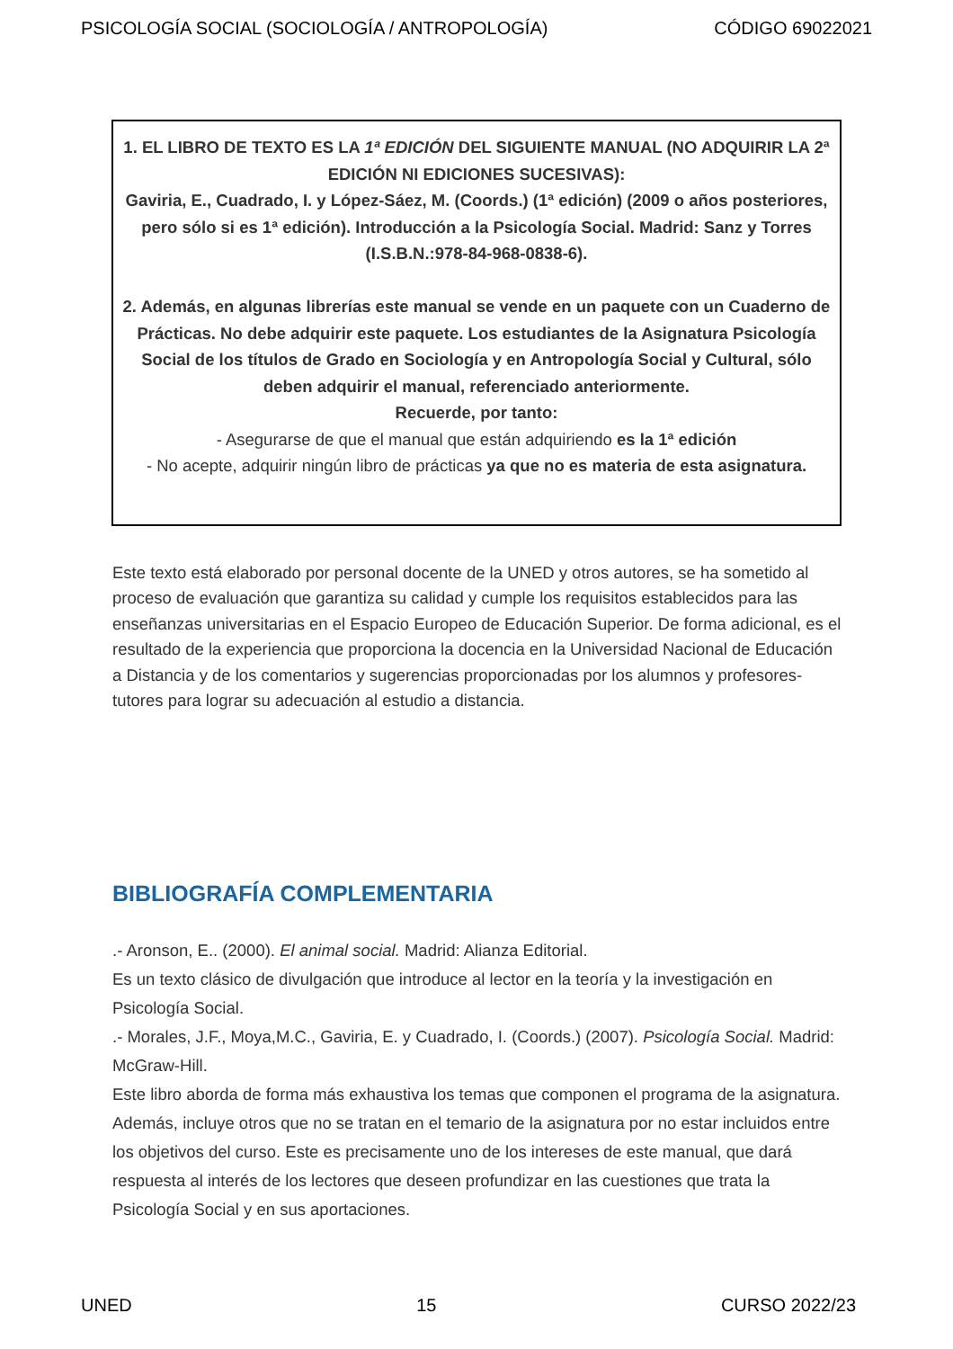PSICOLOGÍA SOCIAL (SOCIOLOGÍA / ANTROPOLOGÍA) CÓDIGO 69022021
1. EL LIBRO DE TEXTO ES LA 1ª EDICIÓN DEL SIGUIENTE MANUAL (NO ADQUIRIR LA 2ª EDICIÓN NI EDICIONES SUCESIVAS):
Gaviria, E., Cuadrado, I. y López-Sáez, M. (Coords.) (1ª edición) (2009 o años posteriores, pero sólo si es 1ª edición). Introducción a la Psicología Social. Madrid: Sanz y Torres (I.S.B.N.:978-84-968-0838-6).
2. Además, en algunas librerías este manual se vende en un paquete con un Cuaderno de Prácticas. No debe adquirir este paquete. Los estudiantes de la Asignatura Psicología Social de los títulos de Grado en Sociología y en Antropología Social y Cultural, sólo deben adquirir el manual, referenciado anteriormente.
Recuerde, por tanto:
- Asegurarse de que el manual que están adquiriendo es la 1ª edición
- No acepte, adquirir ningún libro de prácticas ya que no es materia de esta asignatura.
Este texto está elaborado por personal docente de la UNED y otros autores, se ha sometido al proceso de evaluación que garantiza su calidad y cumple los requisitos establecidos para las enseñanzas universitarias en el Espacio Europeo de Educación Superior. De forma adicional, es el resultado de la experiencia que proporciona la docencia en la Universidad Nacional de Educación a Distancia y de los comentarios y sugerencias proporcionadas por los alumnos y profesores-tutores para lograr su adecuación al estudio a distancia.
BIBLIOGRAFÍA COMPLEMENTARIA
.- Aronson, E.. (2000). El animal social. Madrid: Alianza Editorial.
Es un texto clásico de divulgación que introduce al lector en la teoría y la investigación en Psicología Social.
.- Morales, J.F., Moya,M.C., Gaviria, E. y Cuadrado, I. (Coords.) (2007). Psicología Social. Madrid: McGraw-Hill.
Este libro aborda de forma más exhaustiva los temas que componen el programa de la asignatura. Además, incluye otros que no se tratan en el temario de la asignatura por no estar incluidos entre los objetivos del curso. Este es precisamente uno de los intereses de este manual, que dará respuesta al interés de los lectores que deseen profundizar en las cuestiones que trata la Psicología Social y en sus aportaciones.
UNED 15 CURSO 2022/23